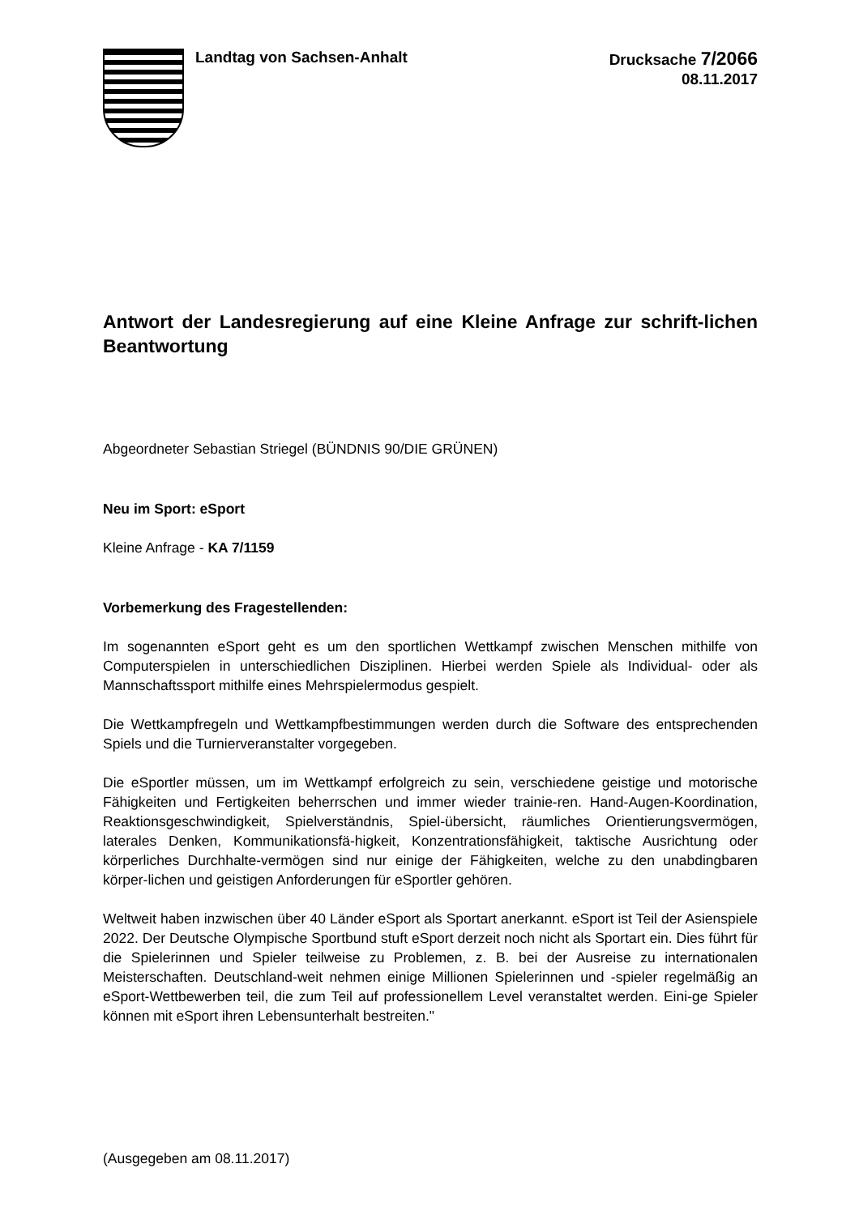Landtag von Sachsen-Anhalt
Drucksache 7/2066
08.11.2017
Antwort der Landesregierung auf eine Kleine Anfrage zur schrift-lichen Beantwortung
Abgeordneter Sebastian Striegel (BÜNDNIS 90/DIE GRÜNEN)
Neu im Sport: eSport
Kleine Anfrage - KA 7/1159
Vorbemerkung des Fragestellenden:
Im sogenannten eSport geht es um den sportlichen Wettkampf zwischen Menschen mithilfe von Computerspielen in unterschiedlichen Disziplinen. Hierbei werden Spiele als Individual- oder als Mannschaftssport mithilfe eines Mehrspielermodus gespielt.
Die Wettkampfregeln und Wettkampfbestimmungen werden durch die Software des entsprechenden Spiels und die Turnierveranstalter vorgegeben.
Die eSportler müssen, um im Wettkampf erfolgreich zu sein, verschiedene geistige und motorische Fähigkeiten und Fertigkeiten beherrschen und immer wieder trainie-ren. Hand-Augen-Koordination, Reaktionsgeschwindigkeit, Spielverständnis, Spiel-übersicht, räumliches Orientierungsvermögen, laterales Denken, Kommunikationsfä-higkeit, Konzentrationsfähigkeit, taktische Ausrichtung oder körperliches Durchhalte-vermögen sind nur einige der Fähigkeiten, welche zu den unabdingbaren körper-lichen und geistigen Anforderungen für eSportler gehören.
Weltweit haben inzwischen über 40 Länder eSport als Sportart anerkannt. eSport ist Teil der Asienspiele 2022. Der Deutsche Olympische Sportbund stuft eSport derzeit noch nicht als Sportart ein. Dies führt für die Spielerinnen und Spieler teilweise zu Problemen, z. B. bei der Ausreise zu internationalen Meisterschaften. Deutschland-weit nehmen einige Millionen Spielerinnen und -spieler regelmäßig an eSport-Wettbewerben teil, die zum Teil auf professionellem Level veranstaltet werden. Eini-ge Spieler können mit eSport ihren Lebensunterhalt bestreiten."
(Ausgegeben am 08.11.2017)